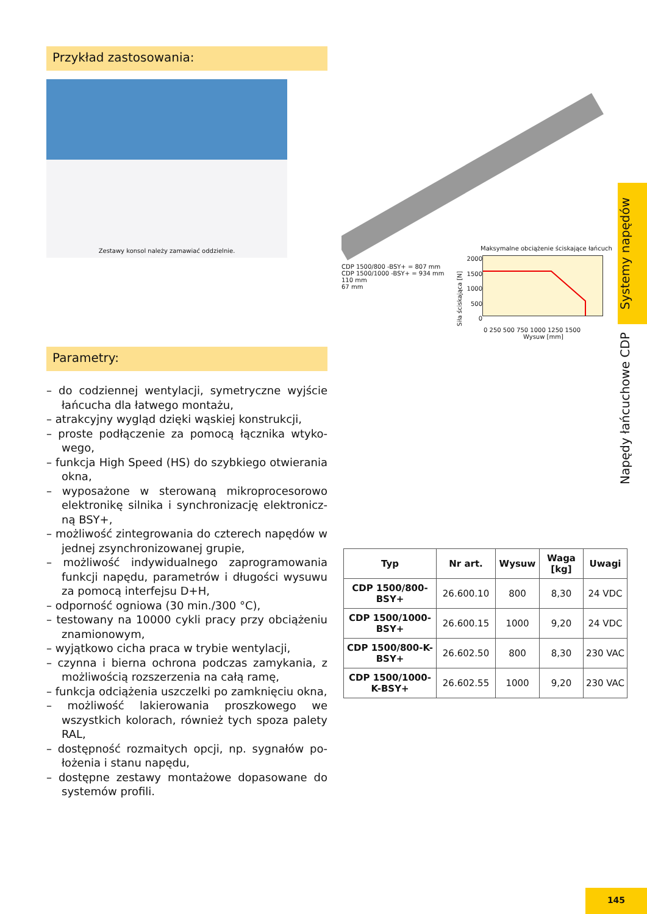Przykład zastosowania:
Zestawy konsol należy zamawiać oddzielnie.
Parametry:
– do codziennej wentylacji, symetryczne wyjście łańcucha dla łatwego montażu,
– atrakcyjny wygląd dzięki wąskiej konstrukcji,
– proste podłączenie za pomocą łącznika wtyko­wego,
– funkcja High Speed (HS) do szybkiego otwiera­nia okna,
– wyposażone w sterowaną mikroprocesorowo elektronikę silnika i synchronizację elektronicz­ną BSY+,
– możliwość zintegrowania do czterech napędów w jednej zsynchronizowanej grupie,
– możliwość indywidualnego zaprogramowania funkcji napędu, parametrów i długości wysuwu za pomocą interfejsu D+H,
– odporność ogniowa (30 min./300 °C),
– testowany na 10000 cykli pracy przy obciążeniu znamionowym,
– wyjątkowo cicha praca w trybie wentylacji,
– czynna i bierna ochrona podczas zamykania, z możliwością rozszerzenia na całą ramę,
– funkcja odciążenia uszczelki po zamknięciu okna,
– możliwość lakierowania proszkowego we wszystkich kolorach, również tych spoza palety RAL,
– dostępność rozmaitych opcji, np. sygnałów po­łożenia i stanu napędu,
– dostępne zestawy montażowe dopasowane do systemów profili.
CDP 1500/800 -BSY+ = 807 mm
CDP 1500/1000 -BSY+ = 934 mm
110 mm
67 mm
Maksymalne obciążenie ściskające łańcuch
Siła ściskająca [N]
2000
1500
1000
500
0
0 250 500 750 1000 1250 1500
Wysuw [mm]
| Typ | Nr art. | Wysuw | Waga [kg] | Uwagi |
| --- | --- | --- | --- | --- |
| CDP 1500/800-BSY+ | 26.600.10 | 800 | 8,30 | 24 VDC |
| CDP 1500/1000-BSY+ | 26.600.15 | 1000 | 9,20 | 24 VDC |
| CDP 1500/800-K-BSY+ | 26.602.50 | 800 | 8,30 | 230 VAC |
| CDP 1500/1000-K-BSY+ | 26.602.55 | 1000 | 9,20 | 230 VAC |
Systemy napędów
Napędy łańcuchowe CDP
145